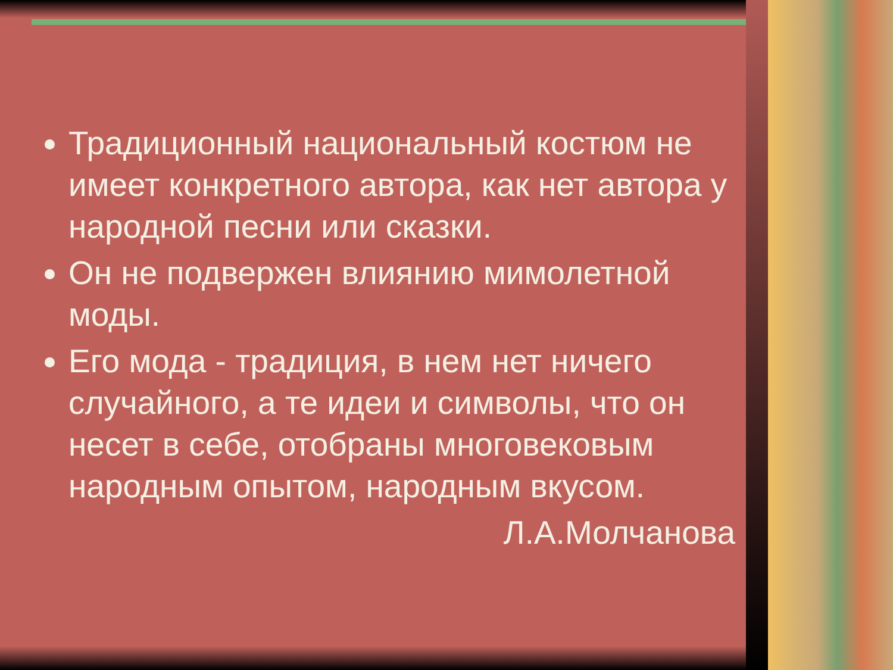Традиционный национальный костюм не имеет конкретного автора, как нет автора у народной песни или сказки.
Он не подвержен влиянию мимолетной моды.
Его мода - традиция, в нем нет ничего случайного, а те идеи и символы, что он несет в себе, отобраны многовековым народным опытом, народным вкусом.
Л.А.Молчанова